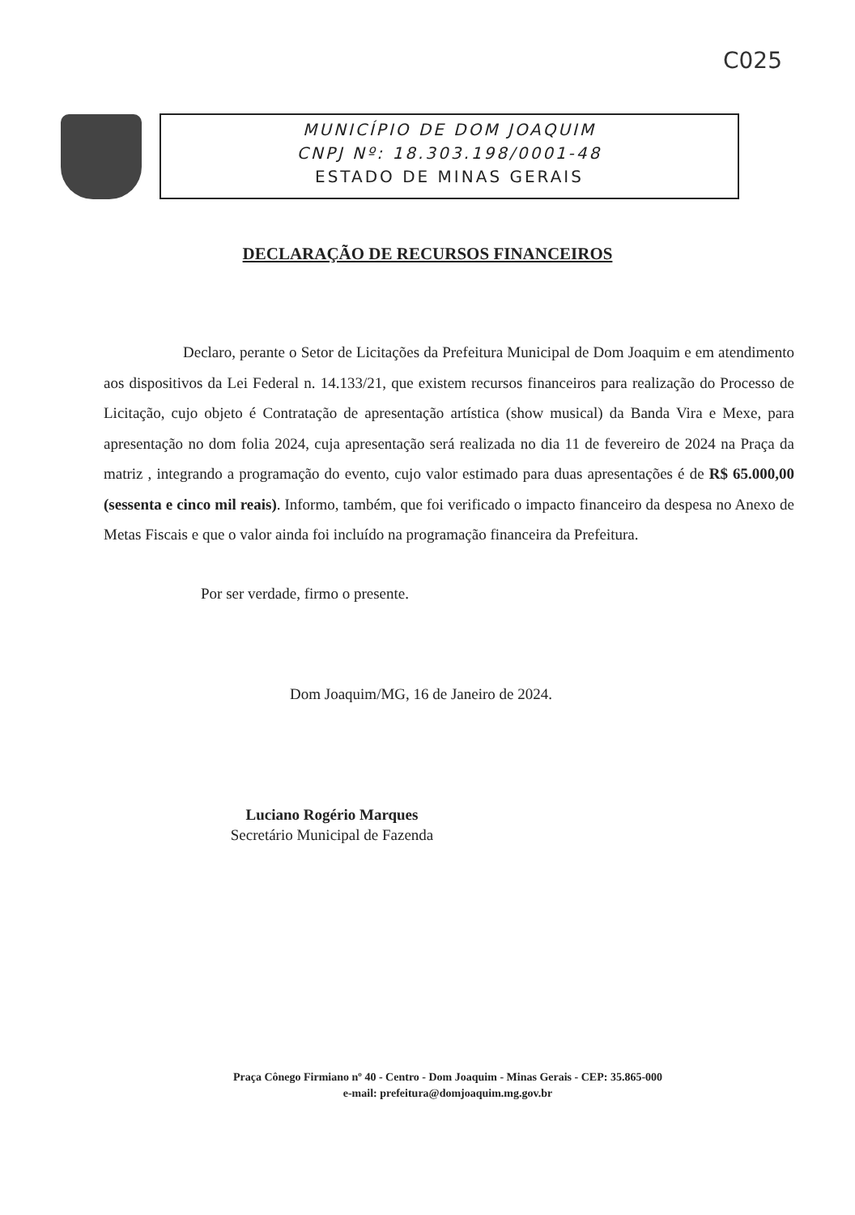C025
MUNICÍPIO DE DOM JOAQUIM
CNPJ Nº: 18.303.198/0001-48
ESTADO DE MINAS GERAIS
DECLARAÇÃO DE RECURSOS FINANCEIROS
Declaro, perante o Setor de Licitações da Prefeitura Municipal de Dom Joaquim e em atendimento aos dispositivos da Lei Federal n. 14.133/21, que existem recursos financeiros para realização do Processo de Licitação, cujo objeto é Contratação de apresentação artística (show musical) da Banda Vira e Mexe, para apresentação no dom folia 2024, cuja apresentação será realizada no dia 11 de fevereiro de 2024 na Praça da matriz , integrando a programação do evento, cujo valor estimado para duas apresentações é de R$ 65.000,00 (sessenta e cinco mil reais). Informo, também, que foi verificado o impacto financeiro da despesa no Anexo de Metas Fiscais e que o valor ainda foi incluído na programação financeira da Prefeitura.
Por ser verdade, firmo o presente.
Dom Joaquim/MG, 16 de Janeiro de 2024.
Luciano Rogério Marques
Secretário Municipal de Fazenda
Praça Cônego Firmiano nº 40 - Centro - Dom Joaquim - Minas Gerais - CEP: 35.865-000
e-mail: prefeitura@domjoaquim.mg.gov.br